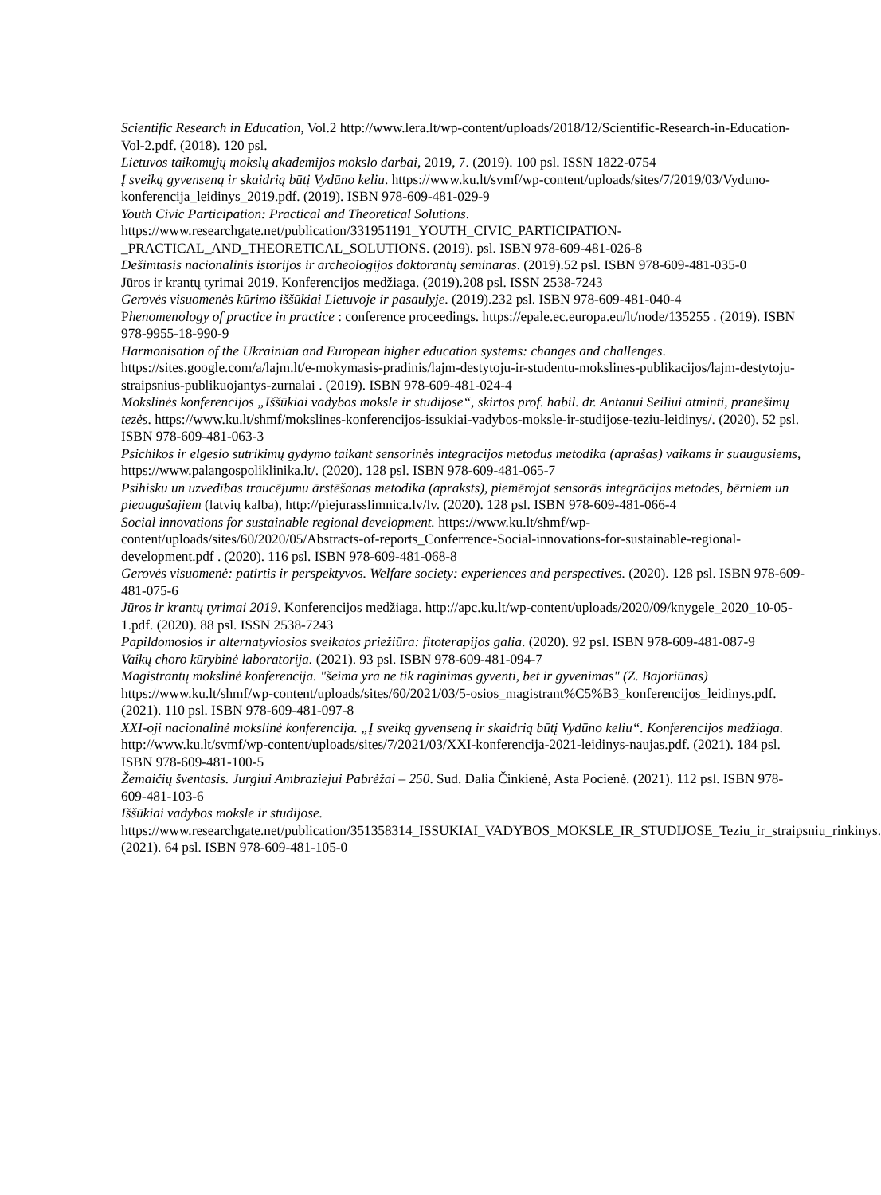Scientific Research in Education, Vol.2 http://www.lera.lt/wp-content/uploads/2018/12/Scientific-Research-in-Education-Vol-2.pdf. (2018). 120 psl.
Lietuvos taikomųjų mokslų akademijos mokslo darbai, 2019, 7. (2019). 100 psl. ISSN 1822-0754
Į sveiką gyvenseną ir skaidrią būtį Vydūno keliu. https://www.ku.lt/svmf/wp-content/uploads/sites/7/2019/03/Vyduno-konferencija_leidinys_2019.pdf. (2019). ISBN 978-609-481-029-9
Youth Civic Participation: Practical and Theoretical Solutions. https://www.researchgate.net/publication/331951191_YOUTH_CIVIC_PARTICIPATION-_PRACTICAL_AND_THEORETICAL_SOLUTIONS. (2019). psl. ISBN 978-609-481-026-8
Dešimtasis nacionalinis istorijos ir archeologijos doktorantų seminaras. (2019).52 psl. ISBN 978-609-481-035-0
Jūros ir krantų tyrimai 2019. Konferencijos medžiaga. (2019).208 psl. ISSN 2538-7243
Gerovės visuomenės kūrimo iššūkiai Lietuvoje ir pasaulyje. (2019).232 psl. ISBN 978-609-481-040-4
Phenomenology of practice in practice : conference proceedings. https://epale.ec.europa.eu/lt/node/135255 . (2019). ISBN 978-9955-18-990-9
Harmonisation of the Ukrainian and European higher education systems: changes and challenges. https://sites.google.com/a/lajm.lt/e-mokymasis-pradinis/lajm-destytoju-ir-studentu-mokslines-publikacijos/lajm-destytoju-straipsnius-publikuojantys-zurnalai . (2019). ISBN 978-609-481-024-4
Mokslinės konferencijos „Iššūkiai vadybos moksle ir studijose“, skirtos prof. habil. dr. Antanui Seiliui atminti, pranešimų tezės. https://www.ku.lt/shmf/mokslines-konferencijos-issukiai-vadybos-moksle-ir-studijose-teziu-leidinys/. (2020). 52 psl. ISBN 978-609-481-063-3
Psichikos ir elgesio sutrikimų gydymo taikant sensorinės integracijos metodus metodika (aprašas) vaikams ir suaugusiems, https://www.palangospoliklinika.lt/. (2020). 128 psl. ISBN 978-609-481-065-7
Psihisku un uzvedības traucējumu ārstēšanas metodika (apraksts), piemērojot sensorās integrācijas metodes, bērniem un pieaugušajiem (latvių kalba), http://piejurasslimnica.lv/lv. (2020). 128 psl. ISBN 978-609-481-066-4
Social innovations for sustainable regional development. https://www.ku.lt/shmf/wp-content/uploads/sites/60/2020/05/Abstracts-of-reports_Conferrence-Social-innovations-for-sustainable-regional-development.pdf . (2020). 116 psl. ISBN 978-609-481-068-8
Gerovės visuomenė: patirtis ir perspektyvos. Welfare society: experiences and perspectives. (2020). 128 psl. ISBN 978-609-481-075-6
Jūros ir krantų tyrimai 2019. Konferencijos medžiaga. http://apc.ku.lt/wp-content/uploads/2020/09/knygele_2020_10-05-1.pdf. (2020). 88 psl. ISSN 2538-7243
Papildomosios ir alternatyviosios sveikatos priežiūra: fitoterapijos galia. (2020). 92 psl. ISBN 978-609-481-087-9
Vaikų choro kūrybinė laboratorija. (2021). 93 psl. ISBN 978-609-481-094-7
Magistrantų mokslinė konferencija. "šeima yra ne tik raginimas gyventi, bet ir gyvenimas" (Z. Bajoriūnas) https://www.ku.lt/shmf/wp-content/uploads/sites/60/2021/03/5-osios_magistrant%C5%B3_konferencijos_leidinys.pdf. (2021). 110 psl. ISBN 978-609-481-097-8
XXI-oji nacionalinė mokslinė konferencija. „Į sveiką gyvenseną ir skaidrią būtį Vydūno keliu“. Konferencijos medžiaga. http://www.ku.lt/svmf/wp-content/uploads/sites/7/2021/03/XXI-konferencija-2021-leidinys-naujas.pdf. (2021). 184 psl. ISBN 978-609-481-100-5
Žemaičių šventasis. Jurgiui Ambraziejui Pabrėžai – 250. Sud. Dalia Činkienė, Asta Pocienė. (2021). 112 psl. ISBN 978-609-481-103-6
Iššūkiai vadybos moksle ir studijose. https://www.researchgate.net/publication/351358314_ISSUKIAI_VADYBOS_MOKSLE_IR_STUDIJOSE_Teziu_ir_straipsniu_rinkinys. (2021). 64 psl. ISBN 978-609-481-105-0